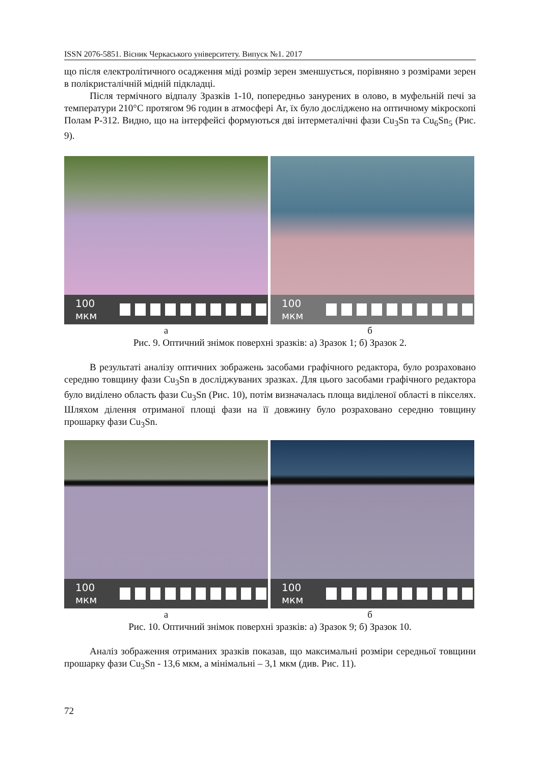ISSN 2076-5851. Вісник Черкаського університету. Випуск №1. 2017
що після електролітичного осадження міді розмір зерен зменшується, порівняно з розмірами зерен в полікристалічній мідній підкладці.
Після термічного відпалу Зразків 1-10, попередньо занурених в олово, в муфельній печі за температури 210°C протягом 96 годин в атмосфері Ar, їх було досліджено на оптичному мікроскопі Полам Р-312. Видно, що на інтерфейсі формуються дві інтерметалічні фази Cu<sub>3</sub>Sn та Cu<sub>6</sub>Sn<sub>5</sub> (Рис. 9).
100 мкм 100 мкм
а б
Рис. 9. Оптичний знімок поверхні зразків: а) Зразок 1; б) Зразок 2.
В результаті аналізу оптичних зображень засобами графічного редактора, було розраховано середню товщину фази Cu<sub>3</sub>Sn в досліджуваних зразках. Для цього засобами графічного редактора було виділено область фази Cu<sub>3</sub>Sn (Рис. 10), потім визначалась площа виділеної області в пікселях. Шляхом ділення отриманої площі фази на її довжину було розраховано середню товщину прошарку фази Cu<sub>3</sub>Sn.
100 мкм 100 мкм
а б
Рис. 10. Оптичний знімок поверхні зразків: а) Зразок 9; б) Зразок 10.
Аналіз зображення отриманих зразків показав, що максимальні розміри середньої товщини прошарку фази Cu<sub>3</sub>Sn - 13,6 мкм, а мінімальні – 3,1 мкм (див. Рис. 11).
72